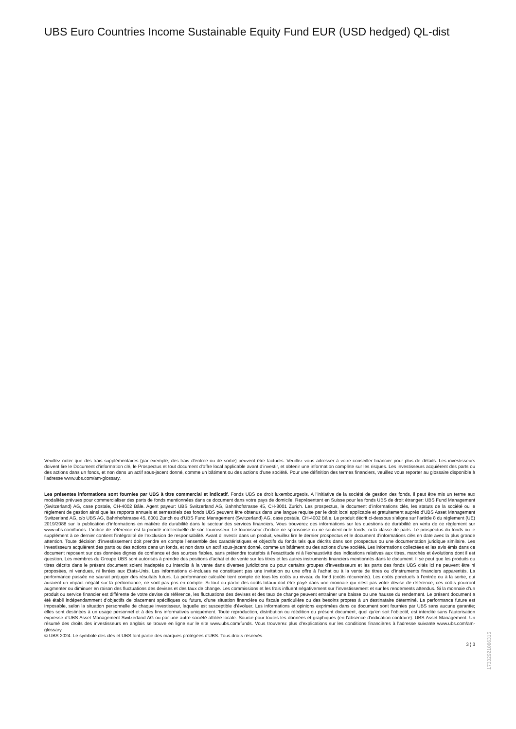UBS Euro Countries Income Sustainable Equity Fund EUR (USD hedged) QL-dist
Veuillez noter que des frais supplémentaires (par exemple, des frais d’entrée ou de sortie) peuvent être facturés. Veuillez vous adresser à votre conseiller financier pour plus de détails. Les investisseurs doivent lire le Document d’information clé, le Prospectus et tout document d'offre local applicable avant d'investir, et obtenir une information complète sur les risques. Les investisseurs acquièrent des parts ou des actions dans un fonds, et non dans un actif sous-jacent donné, comme un bâtiment ou des actions d’une société. Pour une définition des termes financiers, veuillez vous reporter au glossaire disponible à l’adresse www.ubs.com/am-glossary.
Les présentes informations sont fournies par UBS à titre commercial et indicatif. Fonds UBS de droit luxembourgeois. A l’initiative de la société de gestion des fonds, il peut être mis un terme aux modalités prévues pour commercialiser des parts de fonds mentionnées dans ce document dans votre pays de domicile. Représentant en Suisse pour les fonds UBS de droit étranger: UBS Fund Management (Switzerland) AG, case postale, CH-4002 Bâle. Agent payeur: UBS Switzerland AG, Bahnhofstrasse 45, CH-8001 Zurich. Les prospectus, le document d’informations clés, les statuts de la société ou le règlement de gestion ainsi que les rapports annuels et semestriels des fonds UBS peuvent être obtenus dans une langue requise par le droit local applicable et gratuitement auprès d'UBS Asset Management Switzerland AG, c/o UBS AG, Bahnhofstrasse 45, 8001 Zurich ou d'UBS Fund Management (Switzerland) AG, case postale, CH-4002 Bâle. Le produit décrit ci-dessous s’aligne sur l’article 8 du règlement (UE) 2019/2088 sur la publication d’informations en matière de durabilité dans le secteur des services financiers. Vous trouverez des informations sur les questions de durabilité en vertu de ce règlement sur www.ubs.com/funds. L’indice de référence est la priorité intellectuelle de son fournisseur. Le fournisseur d’indice ne sponsorise ou ne soutient ni le fonds, ni la classe de parts. Le prospectus du fonds ou le supplément à ce dernier contient l’intégralité de l’exclusion de responsabilité. Avant d’investir dans un produit, veuillez lire le dernier prospectus et le document d’informations clés en date avec la plus grande attention. Toute décision d’investissement doit prendre en compte l’ensemble des caractéristiques et objectifs du fonds tels que décrits dans son prospectus ou une documentation juridique similaire. Les investisseurs acquièrent des parts ou des actions dans un fonds, et non dans un actif sous-jacent donné, comme un bâtiment ou des actions d’une société. Les informations collectées et les avis émis dans ce document reposent sur des données dignes de confiance et des sources fiables, sans prétendre toutefois à l’exactitude ni à l’exhaustivité des indications relatives aux titres, marchés et évolutions dont il est question. Les membres du Groupe UBS sont autorisés à prendre des positions d’achat et de vente sur les titres et les autres instruments financiers mentionnés dans le document. Il se peut que les produits ou titres décrits dans le présent document soient inadaptés ou interdits à la vente dans diverses juridictions ou pour certains groupes d’investisseurs et les parts des fonds UBS cités ici ne peuvent être ni proposées, ni vendues, ni livrées aux Etats-Unis. Les informations ci-incluses ne constituent pas une invitation ou une offre à l’achat ou à la vente de titres ou d’instruments financiers apparentés. La performance passée ne saurait préjuger des résultats futurs. La performance calculée tient compte de tous les coûts au niveau du fond (coûts récurrents). Les coûts ponctuels à l’entrée ou à la sortie, qui auraient un impact négatif sur la performance, ne sont pas pris en compte. Si tout ou partie des coûts totaux doit être payé dans une monnaie qui n’est pas votre devise de référence, ces coûts pourront augmenter ou diminuer en raison des fluctuations des devises et des taux de change. Les commissions et les frais influent négativement sur l’investissement et sur les rendements attendus. Si la monnaie d’un produit ou service financier est différente de votre devise de référence, les fluctuations des devises et des taux de change peuvent entraîner une baisse ou une hausse du rendement. Le présent document a été établi indépendamment d’objectifs de placement spécifiques ou futurs, d’une situation financière ou fiscale particulière ou des besoins propres à un destinataire déterminé. La performance future est imposable, selon la situation personnelle de chaque investisseur, laquelle est susceptible d’évoluer. Les informations et opinions exprimées dans ce document sont fournies par UBS sans aucune garantie; elles sont destinées à un usage personnel et à des fins informatives uniquement. Toute reproduction, distribution ou réédition du présent document, quel qu’en soit l’objectif, est interdite sans l’autorisation expresse d’UBS Asset Management Switzerland AG ou par une autre société affiliée locale. Source pour toutes les données et graphiques (en l’absence d’indication contraire): UBS Asset Management. Un résumé des droits des investisseurs en anglais se trouve en ligne sur le site www.ubs.com/funds. Vous trouverez plus d’explications sur les conditions financières à l’adresse suivante www.ubs.com/am-glossary.
© UBS 2024. Le symbole des clés et UBS font partie des marques protégées d'UBS. Tous droits réservés.
3 ¦ 3
17332921086315